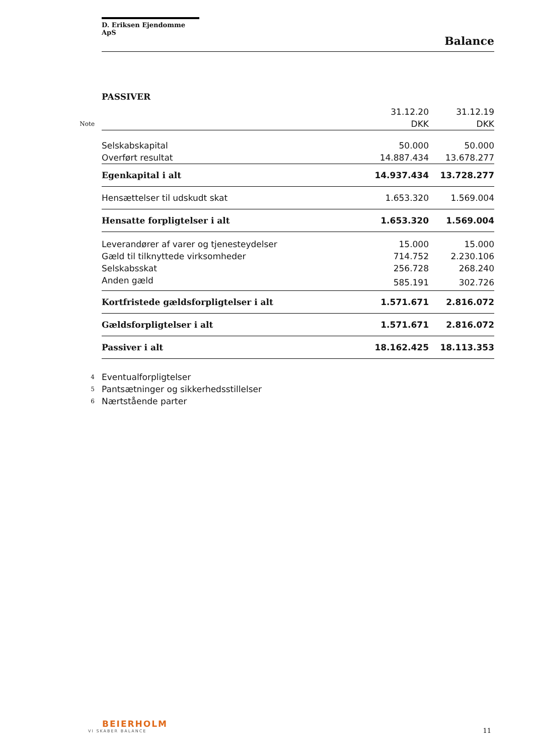D. Eriksen Ejendomme ApS
Balance
PASSIVER
| | | 31.12.20 | 31.12.19 |
| Note | | DKK | DKK |
| | Selskabskapital | 50.000 | 50.000 |
| | Overført resultat | 14.887.434 | 13.678.277 |
| | Egenkapital i alt | 14.937.434 | 13.728.277 |
| | Hensættelser til udskudt skat | 1.653.320 | 1.569.004 |
| | Hensatte forpligtelser i alt | 1.653.320 | 1.569.004 |
| | Leverandører af varer og tjenesteydelser | 15.000 | 15.000 |
| | Gæld til tilknyttede virksomheder | 714.752 | 2.230.106 |
| | Selskabsskat | 256.728 | 268.240 |
| | Anden gæld | 585.191 | 302.726 |
| | Kortfristede gældsforpligtelser i alt | 1.571.671 | 2.816.072 |
| | Gældsforpligtelser i alt | 1.571.671 | 2.816.072 |
| | Passiver i alt | 18.162.425 | 18.113.353 |
| 4 | Eventualforpligtelser | | |
| 5 | Pantsætninger og sikkerhedsstillelser | | |
| 6 | Nærtstående parter | | |
BEIERHOLM
VI SKABER BALANCE
11